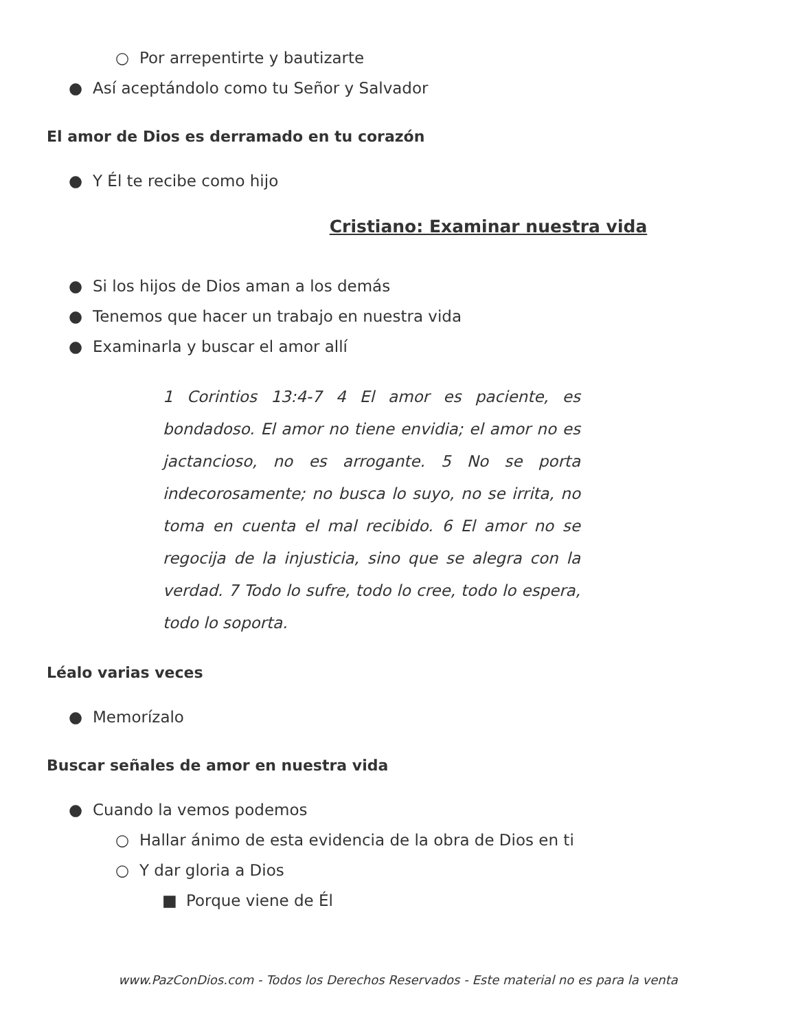○ Por arrepentirte y bautizarte
● Así aceptándolo como tu Señor y Salvador
El amor de Dios es derramado en tu corazón
● Y Él te recibe como hijo
Cristiano: Examinar nuestra vida
● Si los hijos de Dios aman a los demás
● Tenemos que hacer un trabajo en nuestra vida
● Examinarla y buscar el amor allí
1 Corintios 13:4-7 4 El amor es paciente, es bondadoso. El amor no tiene envidia; el amor no es jactancioso, no es arrogante. 5 No se porta indecorosamente; no busca lo suyo, no se irrita, no toma en cuenta el mal recibido. 6 El amor no se regocija de la injusticia, sino que se alegra con la verdad. 7 Todo lo sufre, todo lo cree, todo lo espera, todo lo soporta.
Léalo varias veces
● Memorízalo
Buscar señales de amor en nuestra vida
● Cuando la vemos podemos
○ Hallar ánimo de esta evidencia de la obra de Dios en ti
○ Y dar gloria a Dios
■ Porque viene de Él
www.PazConDios.com - Todos los Derechos Reservados - Este material no es para la venta